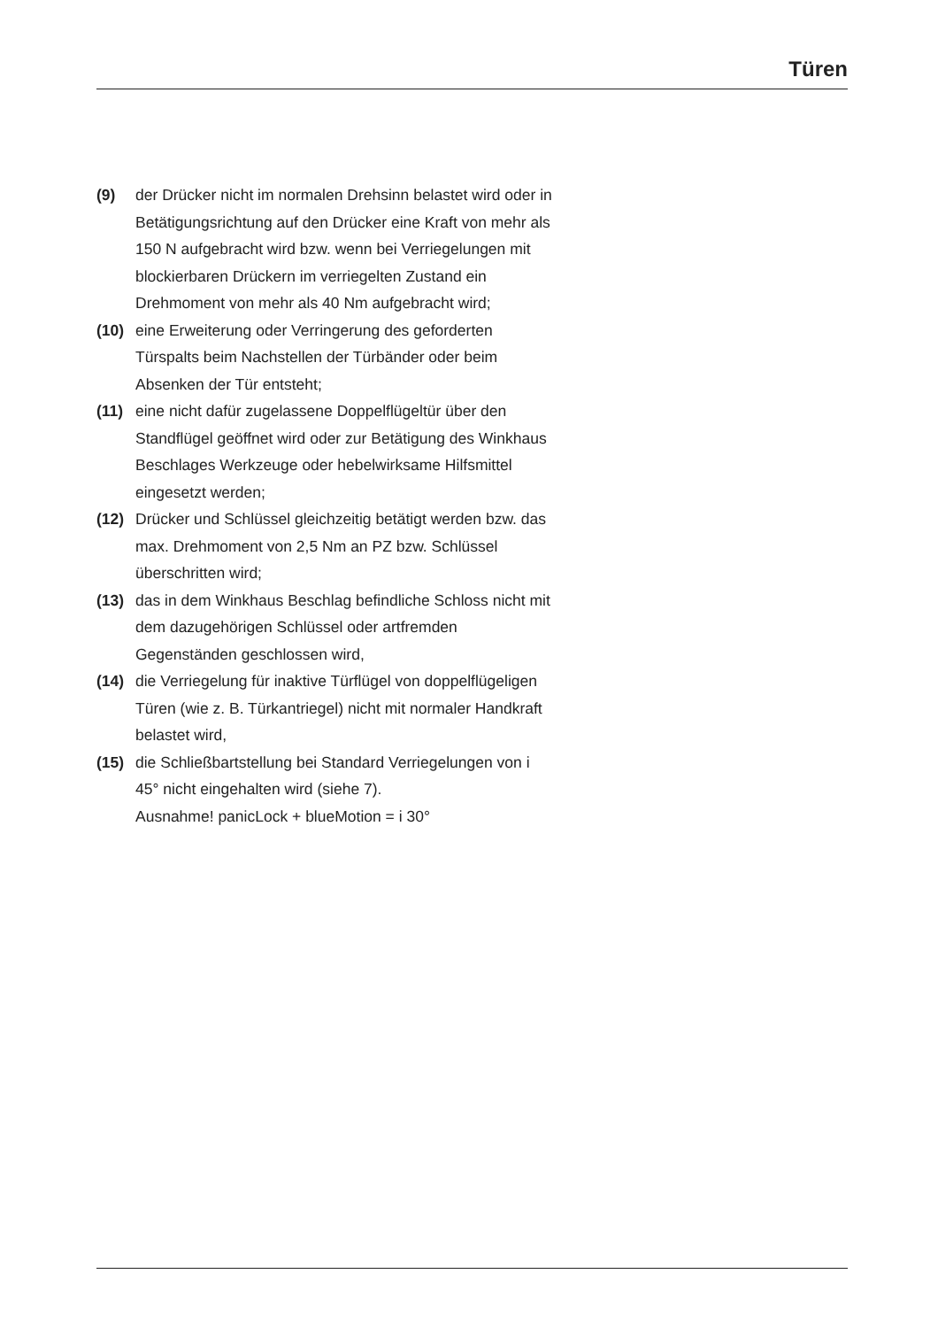Türen
(9) der Drücker nicht im normalen Drehsinn belastet wird oder in Betätigungsrichtung auf den Drücker eine Kraft von mehr als 150 N aufgebracht wird bzw. wenn bei Verriegelungen mit blockierbaren Drückern im verriegelten Zustand ein Drehmoment von mehr als 40 Nm aufgebracht wird;
(10) eine Erweiterung oder Verringerung des geforderten Türspalts beim Nachstellen der Türbänder oder beim Absenken der Tür entsteht;
(11) eine nicht dafür zugelassene Doppelflügeltür über den Standflügel geöffnet wird oder zur Betätigung des Winkhaus Beschlages Werkzeuge oder hebelwirksame Hilfsmittel eingesetzt werden;
(12) Drücker und Schlüssel gleichzeitig betätigt werden bzw. das max. Drehmoment von 2,5 Nm an PZ bzw. Schlüssel überschritten wird;
(13) das in dem Winkhaus Beschlag befindliche Schloss nicht mit dem dazugehörigen Schlüssel oder artfremden Gegenständen geschlossen wird,
(14) die Verriegelung für inaktive Türflügel von doppelflügeligen Türen (wie z. B. Türkantriegel) nicht mit normaler Handkraft belastet wird,
(15) die Schließbartstellung bei Standard Verriegelungen von i 45° nicht eingehalten wird (siehe 7).
Ausnahme! panicLock + blueMotion = i 30°